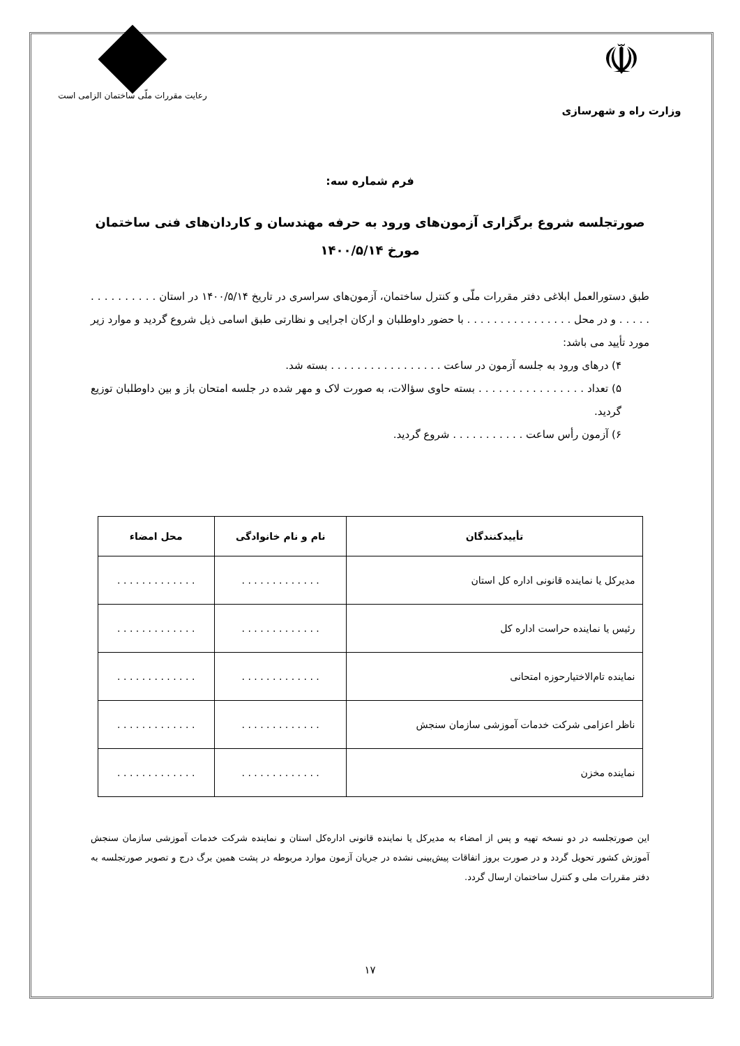☫
وزارت راه و شهرسازی
رعایت مقررات ملّی ساختمان الزامی است
فرم شماره سه:
صورتجلسه شروع برگزاری آزمون‌های ورود به حرفه مهندسان و کاردان‌های فنی ساختمان مورخ ۱۴۰۰/۵/۱۴
طبق دستورالعمل ابلاغی دفتر مقررات ملّی و کنترل ساختمان، آزمون‌های سراسری در تاریخ ۱۴۰۰/۵/۱۴ در استان . . . . . . . . . . . . . . . و در محل . . . . . . . . . . . . . . . . با حضور داوطلبان و ارکان اجرایی و نظارتی طبق اسامی ذیل شروع گردید و موارد زیر مورد تأیید می باشد:
۴) درهای ورود به جلسه آزمون در ساعت . . . . . . . . . . . . . . . . . بسته شد.
۵) تعداد . . . . . . . . . . . . . . . . بسته حاوی سؤالات، به صورت لاک و مهر شده در جلسه امتحان باز و بین داوطلبان توزیع گردید.
۶) آزمون رأس ساعت . . . . . . . . . . . شروع گردید.
| تأییدکنندگان | نام و نام خانوادگی | محل امضاء |
| --- | --- | --- |
| مدیرکل یا نماینده قانونی اداره کل استان | . . . . . . . . . . . . . | . . . . . . . . . . . . . |
| رئیس یا نماینده حراست اداره کل | . . . . . . . . . . . . . | . . . . . . . . . . . . . |
| نماینده تام‌الاختیارحوزه امتحانی | . . . . . . . . . . . . . | . . . . . . . . . . . . . |
| ناظر اعزامی شرکت خدمات آموزشی سازمان سنجش | . . . . . . . . . . . . . | . . . . . . . . . . . . . |
| نماینده مخزن | . . . . . . . . . . . . . | . . . . . . . . . . . . . |
این صورتجلسه در دو نسخه تهیه و پس از امضاء به مدیرکل یا نماینده قانونی اداره‌کل استان و نماینده شرکت خدمات آموزشی سازمان سنجش آموزش کشور تحویل گردد و در صورت بروز اتفاقات پیش‌بینی نشده در جریان آزمون موارد مربوطه در پشت همین برگ درج و تصویر صورتجلسه به دفتر مقررات ملی و کنترل ساختمان ارسال گردد.
۱۷